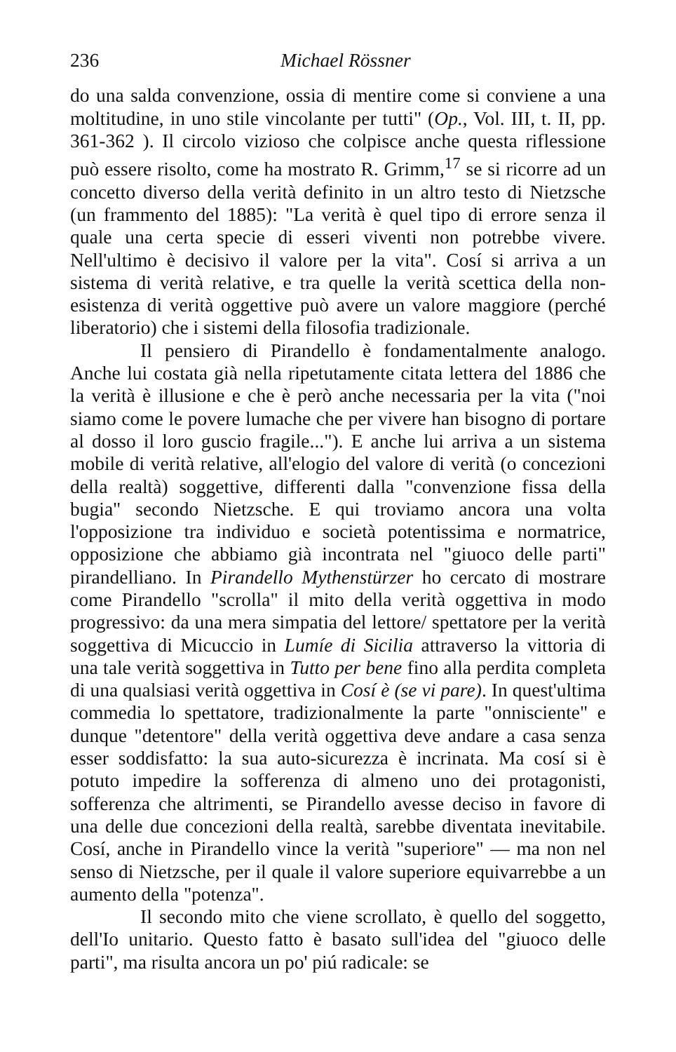236 Michael Rössner
do una salda convenzione, ossia di mentire come si conviene a una moltitudine, in uno stile vincolante per tutti" (Op., Vol. III, t. II, pp. 361-362 ). Il circolo vizioso che colpisce anche questa riflessione può essere risolto, come ha mostrato R. Grimm,<sup>17</sup> se si ricorre ad un concetto diverso della verità definito in un altro testo di Nietzsche (un frammento del 1885): "La verità è quel tipo di errore senza il quale una certa specie di esseri viventi non potrebbe vivere. Nell'ultimo è decisivo il valore per la vita". Cosí si arriva a un sistema di verità relative, e tra quelle la verità scettica della non-esistenza di verità oggettive può avere un valore maggiore (perché liberatorio) che i sistemi della filosofia tradizionale.
Il pensiero di Pirandello è fondamentalmente analogo. Anche lui costata già nella ripetutamente citata lettera del 1886 che la verità è illusione e che è però anche necessaria per la vita ("noi siamo come le povere lumache che per vivere han bisogno di portare al dosso il loro guscio fragile..."). E anche lui arriva a un sistema mobile di verità relative, all'elogio del valore di verità (o concezioni della realtà) soggettive, differenti dalla "convenzione fissa della bugia" secondo Nietzsche. E qui troviamo ancora una volta l'opposizione tra individuo e società potentissima e normatrice, opposizione che abbiamo già incontrata nel "giuoco delle parti" pirandelliano. In Pirandello Mythenstürzer ho cercato di mostrare come Pirandello "scrolla" il mito della verità oggettiva in modo progressivo: da una mera simpatia del lettore/ spettatore per la verità soggettiva di Micuccio in Lumíe di Sicilia attraverso la vittoria di una tale verità soggettiva in Tutto per bene fino alla perdita completa di una qualsiasi verità oggettiva in Cosí è (se vi pare). In quest'ultima commedia lo spettatore, tradizionalmente la parte "onnisciente" e dunque "detentore" della verità oggettiva deve andare a casa senza esser soddisfatto: la sua auto-sicurezza è incrinata. Ma cosí si è potuto impedire la sofferenza di almeno uno dei protagonisti, sofferenza che altrimenti, se Pirandello avesse deciso in favore di una delle due concezioni della realtà, sarebbe diventata inevitabile. Cosí, anche in Pirandello vince la verità "superiore" — ma non nel senso di Nietzsche, per il quale il valore superiore equivarrebbe a un aumento della "potenza".
Il secondo mito che viene scrollato, è quello del soggetto, dell'Io unitario. Questo fatto è basato sull'idea del "giuoco delle parti", ma risulta ancora un po' piú radicale: se